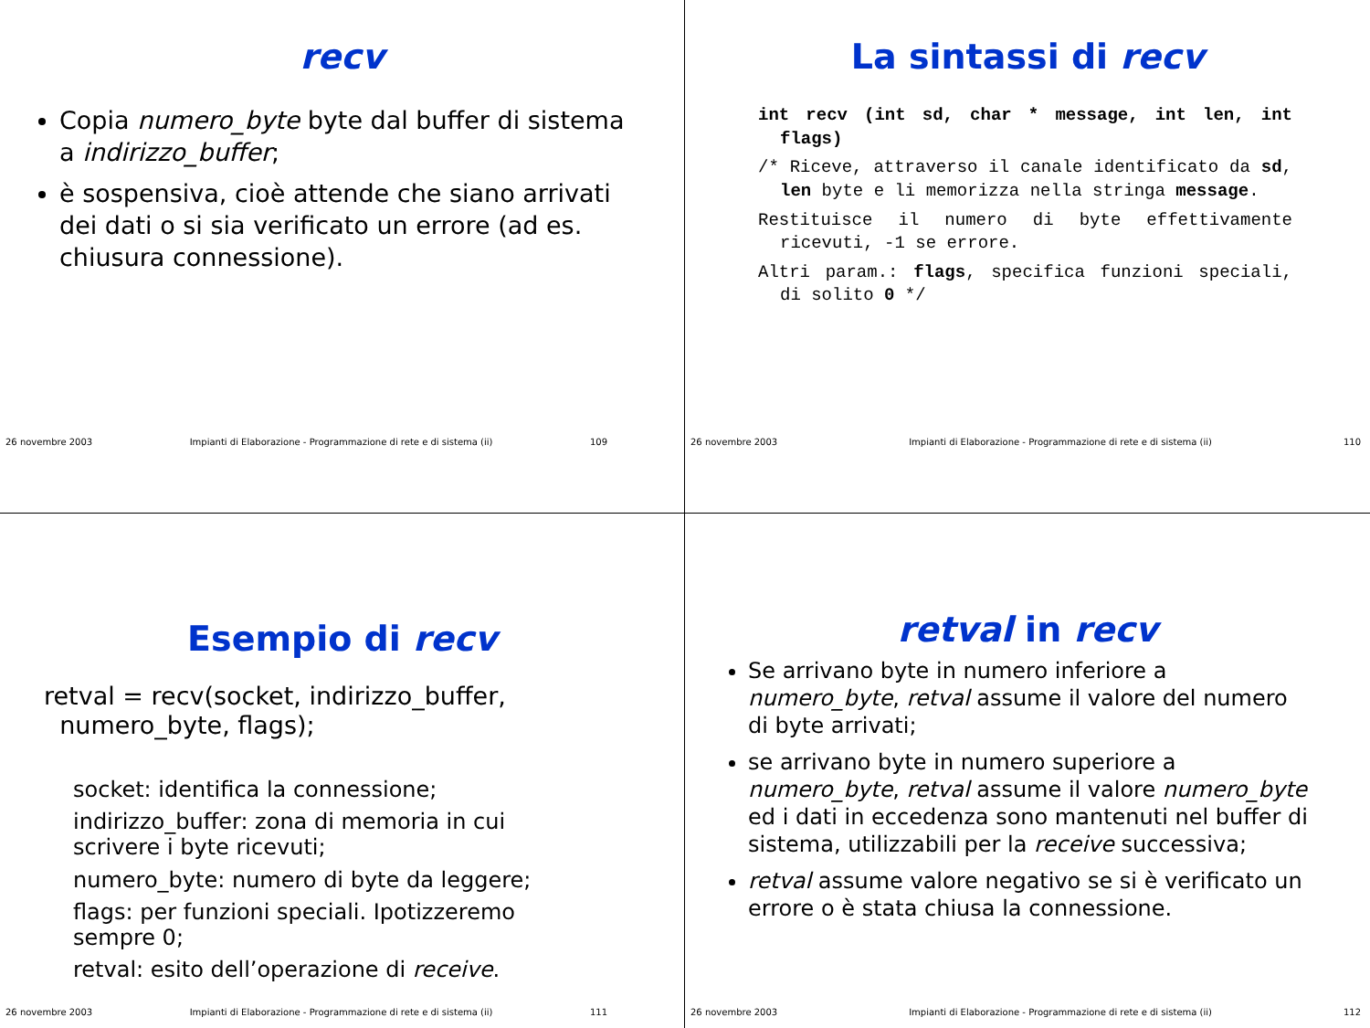recv
Copia numero_byte byte dal buffer di sistema a indirizzo_buffer;
è sospensiva, cioè attende che siano arrivati dei dati o si sia verificato un errore (ad es. chiusura connessione).
26 novembre 2003 Impianti di Elaborazione - Programmazione di rete e di sistema (ii) 109
La sintassi di recv
int recv (int sd, char * message, int len, int flags)
/* Riceve, attraverso il canale identificato da sd, len byte e li memorizza nella stringa message.
Restituisce il numero di byte effettivamente ricevuti, -1 se errore.
Altri param.: flags, specifica funzioni speciali, di solito 0 */
26 novembre 2003 Impianti di Elaborazione - Programmazione di rete e di sistema (ii) 110
Esempio di recv
retval = recv(socket, indirizzo_buffer,
numero_byte, flags);
socket: identifica la connessione;
indirizzo_buffer: zona di memoria in cui scrivere i byte ricevuti;
numero_byte: numero di byte da leggere;
flags: per funzioni speciali. Ipotizzeremo sempre 0;
retval: esito dell’operazione di receive.
26 novembre 2003 Impianti di Elaborazione - Programmazione di rete e di sistema (ii) 111
retval in recv
Se arrivano byte in numero inferiore a numero_byte, retval assume il valore del numero di byte arrivati;
se arrivano byte in numero superiore a numero_byte, retval assume il valore numero_byte ed i dati in eccedenza sono mantenuti nel buffer di sistema, utilizzabili per la receive successiva;
retval assume valore negativo se si è verificato un errore o è stata chiusa la connessione.
26 novembre 2003 Impianti di Elaborazione - Programmazione di rete e di sistema (ii) 112